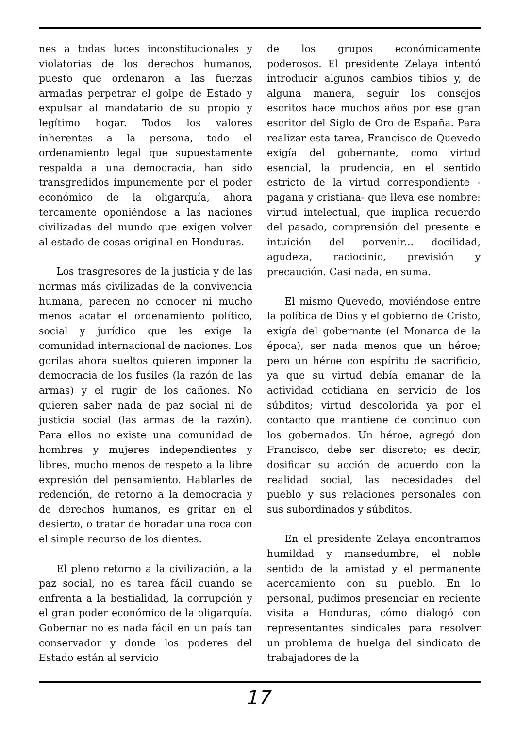nes a todas luces inconstitucionales y violatorias de los derechos humanos, puesto que ordenaron a las fuerzas armadas perpetrar el golpe de Estado y expulsar al mandatario de su propio y legítimo hogar. Todos los valores inherentes a la persona, todo el ordenamiento legal que supuestamente respalda a una democracia, han sido transgredidos impunemente por el poder económico de la oligarquía, ahora tercamente oponiéndose a las naciones civilizadas del mundo que exigen volver al estado de cosas original en Honduras.
Los trasgresores de la justicia y de las normas más civilizadas de la convivencia humana, parecen no conocer ni mucho menos acatar el ordenamiento político, social y jurídico que les exige la comunidad internacional de naciones. Los gorilas ahora sueltos quieren imponer la democracia de los fusiles (la razón de las armas) y el rugir de los cañones. No quieren saber nada de paz social ni de justicia social (las armas de la razón). Para ellos no existe una comunidad de hombres y mujeres independientes y libres, mucho menos de respeto a la libre expresión del pensamiento. Hablarles de redención, de retorno a la democracia y de derechos humanos, es gritar en el desierto, o tratar de horadar una roca con el simple recurso de los dientes.
El pleno retorno a la civilización, a la paz social, no es tarea fácil cuando se enfrenta a la bestialidad, la corrupción y el gran poder económico de la oligarquía. Gobernar no es nada fácil en un país tan conservador y donde los poderes del Estado están al servicio
de los grupos económicamente poderosos. El presidente Zelaya intentó introducir algunos cambios tibios y, de alguna manera, seguir los consejos escritos hace muchos años por ese gran escritor del Siglo de Oro de España. Para realizar esta tarea, Francisco de Quevedo exigía del gobernante, como virtud esencial, la prudencia, en el sentido estricto de la virtud correspondiente -pagana y cristiana- que lleva ese nombre: virtud intelectual, que implica recuerdo del pasado, comprensión del presente e intuición del porvenir... docilidad, agudeza, raciocinio, previsión y precaución. Casi nada, en suma.
El mismo Quevedo, moviéndose entre la política de Dios y el gobierno de Cristo, exigía del gobernante (el Monarca de la época), ser nada menos que un héroe; pero un héroe con espíritu de sacrificio, ya que su virtud debía emanar de la actividad cotidiana en servicio de los súbditos; virtud descolorida ya por el contacto que mantiene de continuo con los gobernados. Un héroe, agregó don Francisco, debe ser discreto; es decir, dosificar su acción de acuerdo con la realidad social, las necesidades del pueblo y sus relaciones personales con sus subordinados y súbditos.
En el presidente Zelaya encontramos humildad y mansedumbre, el noble sentido de la amistad y el permanente acercamiento con su pueblo. En lo personal, pudimos presenciar en reciente visita a Honduras, cómo dialogó con representantes sindicales para resolver un problema de huelga del sindicato de trabajadores de la
17